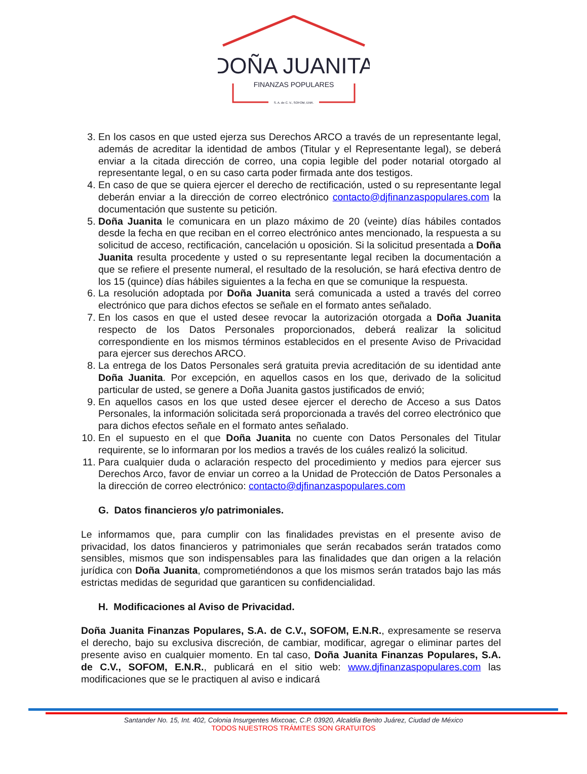DOÑA JUANITA
FINANZAS POPULARES
S. A. de C. V., SOFOM, ENR.
3. En los casos en que usted ejerza sus Derechos ARCO a través de un representante legal, además de acreditar la identidad de ambos (Titular y el Representante legal), se deberá enviar a la citada dirección de correo, una copia legible del poder notarial otorgado al representante legal, o en su caso carta poder firmada ante dos testigos.
4. En caso de que se quiera ejercer el derecho de rectificación, usted o su representante legal deberán enviar a la dirección de correo electrónico contacto@djfinanzaspopulares.com la documentación que sustente su petición.
5. Doña Juanita le comunicara en un plazo máximo de 20 (veinte) días hábiles contados desde la fecha en que reciban en el correo electrónico antes mencionado, la respuesta a su solicitud de acceso, rectificación, cancelación u oposición. Si la solicitud presentada a Doña Juanita resulta procedente y usted o su representante legal reciben la documentación a que se refiere el presente numeral, el resultado de la resolución, se hará efectiva dentro de los 15 (quince) días hábiles siguientes a la fecha en que se comunique la respuesta.
6. La resolución adoptada por Doña Juanita será comunicada a usted a través del correo electrónico que para dichos efectos se señale en el formato antes señalado.
7. En los casos en que el usted desee revocar la autorización otorgada a Doña Juanita respecto de los Datos Personales proporcionados, deberá realizar la solicitud correspondiente en los mismos términos establecidos en el presente Aviso de Privacidad para ejercer sus derechos ARCO.
8. La entrega de los Datos Personales será gratuita previa acreditación de su identidad ante Doña Juanita. Por excepción, en aquellos casos en los que, derivado de la solicitud particular de usted, se genere a Doña Juanita gastos justificados de envió;
9. En aquellos casos en los que usted desee ejercer el derecho de Acceso a sus Datos Personales, la información solicitada será proporcionada a través del correo electrónico que para dichos efectos señale en el formato antes señalado.
10. En el supuesto en el que Doña Juanita no cuente con Datos Personales del Titular requirente, se lo informaran por los medios a través de los cuáles realizó la solicitud.
11. Para cualquier duda o aclaración respecto del procedimiento y medios para ejercer sus Derechos Arco, favor de enviar un correo a la Unidad de Protección de Datos Personales a la dirección de correo electrónico: contacto@djfinanzaspopulares.com
G. Datos financieros y/o patrimoniales.
Le informamos que, para cumplir con las finalidades previstas en el presente aviso de privacidad, los datos financieros y patrimoniales que serán recabados serán tratados como sensibles, mismos que son indispensables para las finalidades que dan origen a la relación jurídica con Doña Juanita, comprometiéndonos a que los mismos serán tratados bajo las más estrictas medidas de seguridad que garanticen su confidencialidad.
H. Modificaciones al Aviso de Privacidad.
Doña Juanita Finanzas Populares, S.A. de C.V., SOFOM, E.N.R., expresamente se reserva el derecho, bajo su exclusiva discreción, de cambiar, modificar, agregar o eliminar partes del presente aviso en cualquier momento. En tal caso, Doña Juanita Finanzas Populares, S.A. de C.V., SOFOM, E.N.R., publicará en el sitio web: www.djfinanzaspopulares.com las modificaciones que se le practiquen al aviso e indicará
Santander No. 15, Int. 402, Colonia Insurgentes Mixcoac, C.P. 03920, Alcaldía Benito Juárez, Ciudad de México
TODOS NUESTROS TRÁMITES SON GRATUITOS